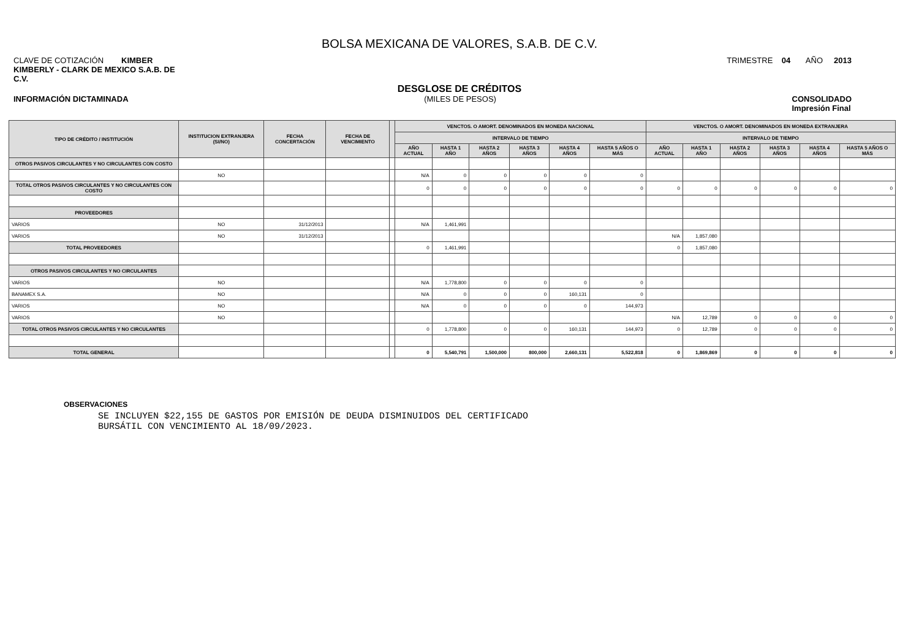BOLSA MEXICANA DE VALORES, S.A.B. DE C.V.
CLAVE DE COTIZACIÓN KIMBER TRIMESTRE 04 AÑO 2013
KIMBERLY - CLARK DE MEXICO S.A.B. DE
C.V.
DESGLOSE DE CRÉDITOS
INFORMACIÓN DICTAMINADA (MILES DE PESOS) CONSOLIDADO
Impresión Final
| TIPO DE CRÉDITO / INSTITUCIÓN | INSTITUCION EXTRANJERA (SI/NO) | FECHA CONCERTACIÓN | FECHA DE VENCIMIENTO | | VENCTOS. O AMORT. DENOMINADOS EN MONEDA NACIONAL | | | | | | VENCTOS. O AMORT. DENOMINADOS EN MONEDA EXTRANJERA | | | | | |
| --- | --- | --- | --- | --- | --- | --- | --- | --- | --- | --- | --- | --- | --- | --- | --- | --- |
| | | | | | INTERVALO DE TIEMPO | | | | | | INTERVALO DE TIEMPO | | | | | |
| | | | | | AÑO ACTUAL | HASTA 1 AÑO | HASTA 2 AÑOS | HASTA 3 AÑOS | HASTA 4 AÑOS | HASTA 5 AÑOS O MÁS | AÑO ACTUAL | HASTA 1 AÑO | HASTA 2 AÑOS | HASTA 3 AÑOS | HASTA 4 AÑOS | HASTA 5 AÑOS O MÁS |
| OTROS PASIVOS CIRCULANTES Y NO CIRCULANTES CON COSTO | | | | | | | | | | | | | | | | |
| | NO | | | | N/A | 0 | 0 | 0 | 0 | 0 | | | | | | |
| TOTAL OTROS PASIVOS CIRCULANTES Y NO CIRCULANTES CON COSTO | | | | | 0 | 0 | 0 | 0 | 0 | 0 | 0 | 0 | 0 | 0 | 0 | 0 |
| PROVEEDORES | | | | | | | | | | | | | | | | |
| VARIOS | NO | 31/12/2013 | | | N/A | 1,461,991 | | | | | | | | | | |
| VARIOS | NO | 31/12/2013 | | | | | | | | | N/A | 1,857,080 | | | | |
| TOTAL PROVEEDORES | | | | | 0 | 1,461,991 | | | | | 0 | 1,857,080 | | | | |
| OTROS PASIVOS CIRCULANTES Y NO CIRCULANTES | | | | | | | | | | | | | | | | |
| VARIOS | NO | | | | N/A | 1,778,800 | 0 | 0 | 0 | 0 | | | | | | |
| BANAMEX S.A. | NO | | | | N/A | 0 | 0 | 0 | 160,131 | 0 | | | | | | |
| VARIOS | NO | | | | N/A | 0 | 0 | 0 | 0 | 144,973 | | | | | | |
| VARIOS | NO | | | | | | | | | | N/A | 12,789 | 0 | 0 | 0 | 0 |
| TOTAL OTROS PASIVOS CIRCULANTES Y NO CIRCULANTES | | | | | 0 | 1,778,800 | 0 | 0 | 160,131 | 144,973 | 0 | 12,789 | 0 | 0 | 0 | 0 |
| TOTAL GENERAL | | | | | 0 | 5,540,791 | 1,500,000 | 800,000 | 2,660,131 | 5,522,818 | 0 | 1,869,869 | 0 | 0 | 0 | 0 |
OBSERVACIONES
SE INCLUYEN $22,155 DE GASTOS POR EMISIÓN DE DEUDA DISMINUIDOS DEL CERTIFICADO
BURSÁTIL CON VENCIMIENTO AL 18/09/2023.